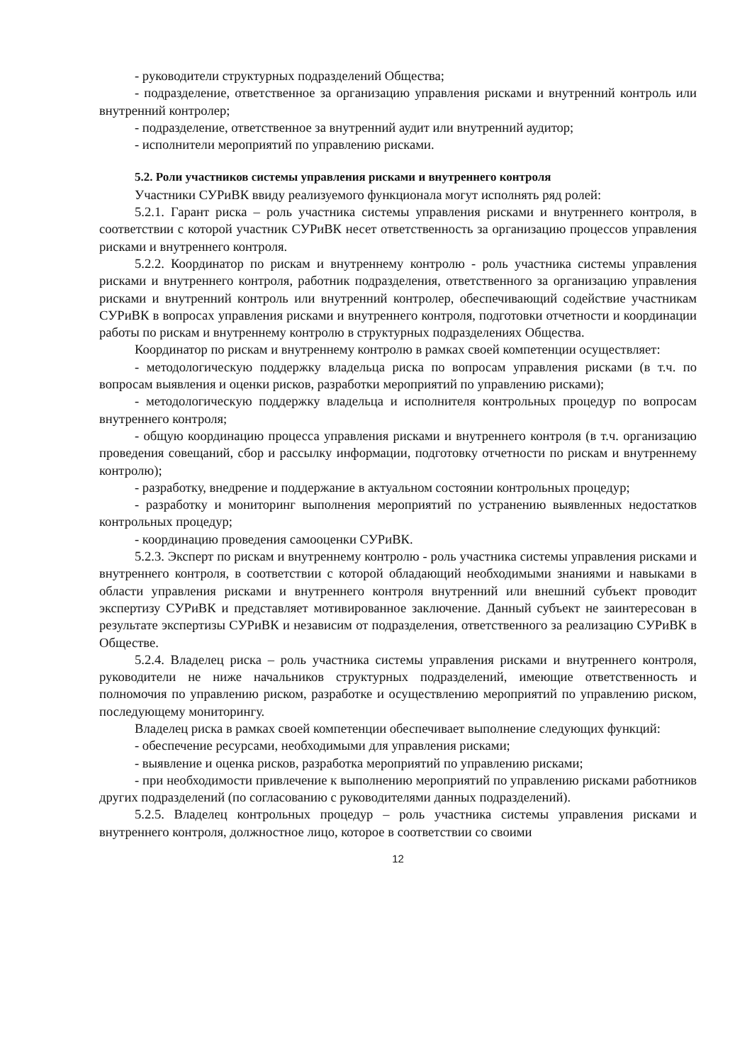- руководители структурных подразделений Общества;
- подразделение, ответственное за организацию управления рисками и внутренний контроль или внутренний контролер;
- подразделение, ответственное за внутренний аудит или внутренний аудитор;
- исполнители мероприятий по управлению рисками.
5.2. Роли участников системы управления рисками и внутреннего контроля
Участники СУРиВК ввиду реализуемого функционала могут исполнять ряд ролей:
5.2.1. Гарант риска – роль участника системы управления рисками и внутреннего контроля, в соответствии с которой участник СУРиВК несет ответственность за организацию процессов управления рисками и внутреннего контроля.
5.2.2. Координатор по рискам и внутреннему контролю - роль участника системы управления рисками и внутреннего контроля, работник подразделения, ответственного за организацию управления рисками и внутренний контроль или внутренний контролер, обеспечивающий содействие участникам СУРиВК в вопросах управления рисками и внутреннего контроля, подготовки отчетности и координации работы по рискам и внутреннему контролю в структурных подразделениях Общества.
Координатор по рискам и внутреннему контролю в рамках своей компетенции осуществляет:
- методологическую поддержку владельца риска по вопросам управления рисками (в т.ч. по вопросам выявления и оценки рисков, разработки мероприятий по управлению рисками);
- методологическую поддержку владельца и исполнителя контрольных процедур по вопросам внутреннего контроля;
- общую координацию процесса управления рисками и внутреннего контроля (в т.ч. организацию проведения совещаний, сбор и рассылку информации, подготовку отчетности по рискам и внутреннему контролю);
- разработку, внедрение и поддержание в актуальном состоянии контрольных процедур;
- разработку и мониторинг выполнения мероприятий по устранению выявленных недостатков контрольных процедур;
- координацию проведения самооценки СУРиВК.
5.2.3. Эксперт по рискам и внутреннему контролю - роль участника системы управления рисками и внутреннего контроля, в соответствии с которой обладающий необходимыми знаниями и навыками в области управления рисками и внутреннего контроля внутренний или внешний субъект проводит экспертизу СУРиВК и представляет мотивированное заключение. Данный субъект не заинтересован в результате экспертизы СУРиВК и независим от подразделения, ответственного за реализацию СУРиВК в Обществе.
5.2.4. Владелец риска – роль участника системы управления рисками и внутреннего контроля, руководители не ниже начальников структурных подразделений, имеющие ответственность и полномочия по управлению риском, разработке и осуществлению мероприятий по управлению риском, последующему мониторингу.
Владелец риска в рамках своей компетенции обеспечивает выполнение следующих функций:
- обеспечение ресурсами, необходимыми для управления рисками;
- выявление и оценка рисков, разработка мероприятий по управлению рисками;
- при необходимости привлечение к выполнению мероприятий по управлению рисками работников других подразделений (по согласованию с руководителями данных подразделений).
5.2.5. Владелец контрольных процедур – роль участника системы управления рисками и внутреннего контроля, должностное лицо, которое в соответствии со своими
12